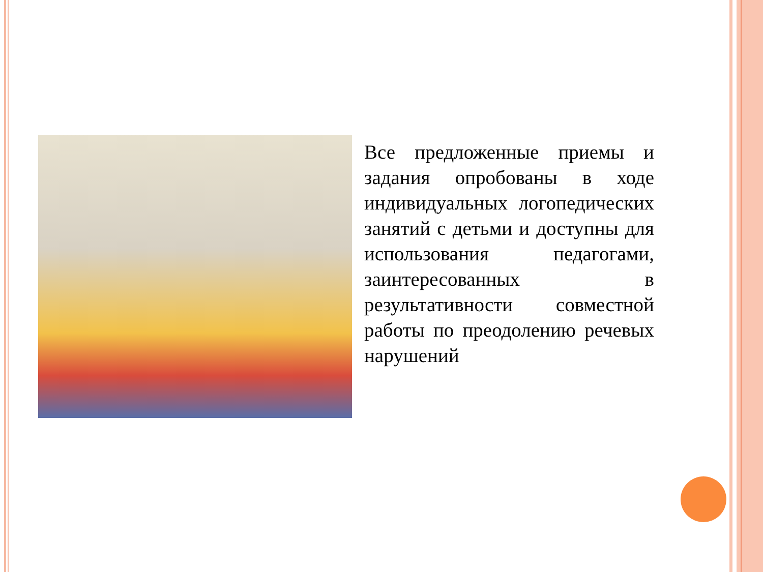Все предложенные приемы и задания опробованы в ходе индивидуальных логопедических занятий с детьми и доступны для использования педагогами, заинтересованных в результативности совместной работы по преодолению речевых нарушений